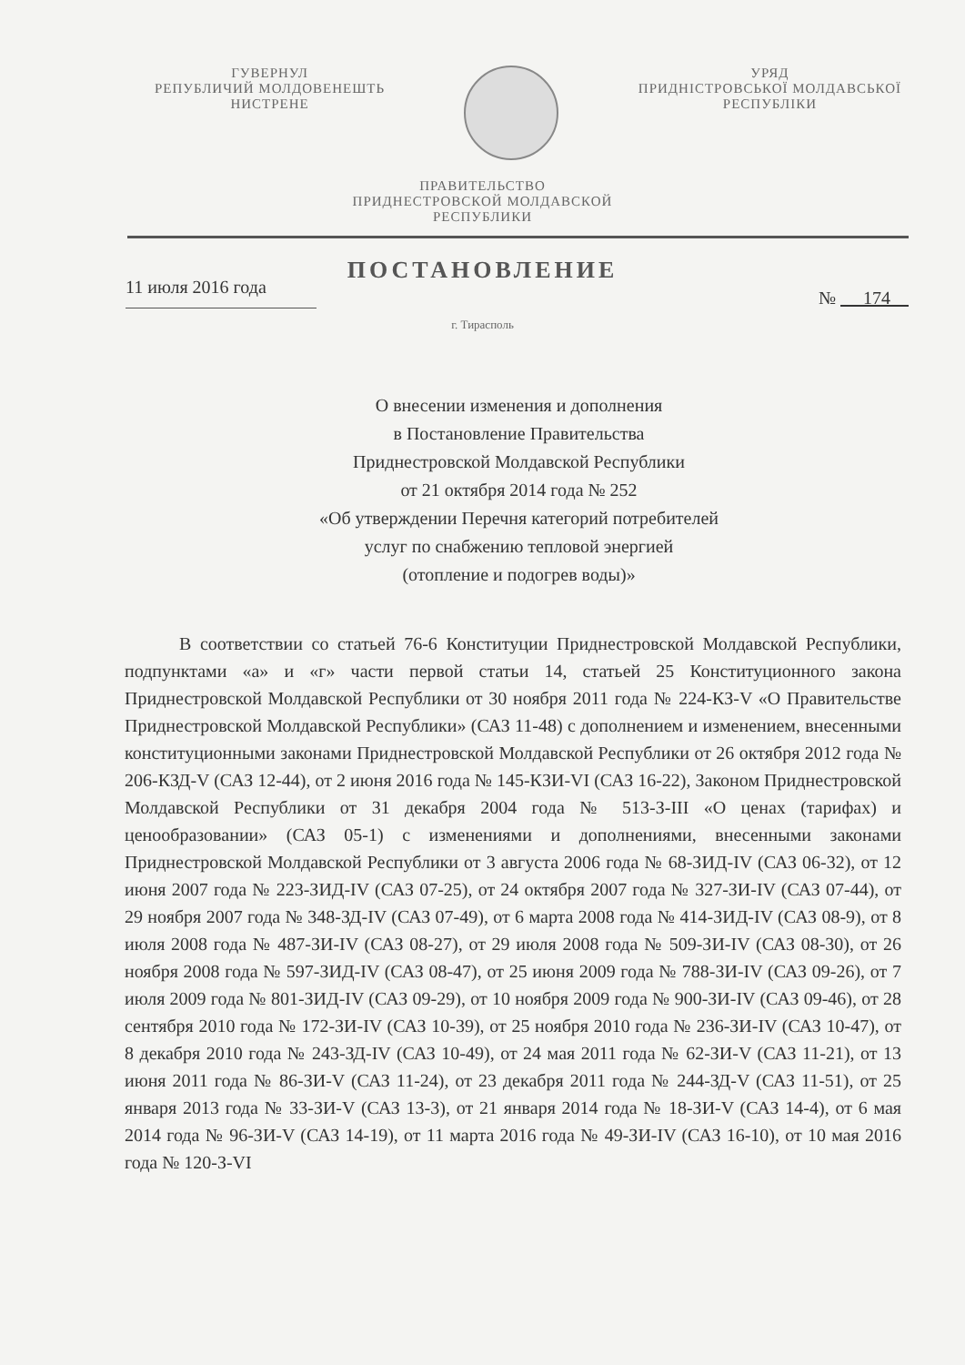ГУВЕРНУЛ
РЕПУБЛИЧИЙ МОЛДОВЕНЕШТЬ
НИСТРЕНЕ
УРЯД
ПРИДНІСТРОВСЬКОЇ МОЛДАВСЬКОЇ
РЕСПУБЛІКИ
ПРАВИТЕЛЬСТВО
ПРИДНЕСТРОВСКОЙ МОЛДАВСКОЙ
РЕСПУБЛИКИ
ПОСТАНОВЛЕНИЕ
11 июля 2016 года № 174
г. Тирасполь
О внесении изменения и дополнения
в Постановление Правительства
Приднестровской Молдавской Республики
от 21 октября 2014 года № 252
«Об утверждении Перечня категорий потребителей
услуг по снабжению тепловой энергией
(отопление и подогрев воды)»
В соответствии со статьей 76-6 Конституции Приднестровской Молдавской Республики, подпунктами «а» и «г» части первой статьи 14, статьей 25 Конституционного закона Приднестровской Молдавской Республики от 30 ноября 2011 года № 224-КЗ-V «О Правительстве Приднестровской Молдавской Республики» (САЗ 11-48) с дополнением и изменением, внесенными конституционными законами Приднестровской Молдавской Республики от 26 октября 2012 года № 206-КЗД-V (САЗ 12-44), от 2 июня 2016 года № 145-КЗИ-VI (САЗ 16-22), Законом Приднестровской Молдавской Республики от 31 декабря 2004 года № 513-З-III «О ценах (тарифах) и ценообразовании» (САЗ 05-1) с изменениями и дополнениями, внесенными законами Приднестровской Молдавской Республики от 3 августа 2006 года № 68-ЗИД-IV (САЗ 06-32), от 12 июня 2007 года № 223-ЗИД-IV (САЗ 07-25), от 24 октября 2007 года № 327-ЗИ-IV (САЗ 07-44), от 29 ноября 2007 года № 348-ЗД-IV (САЗ 07-49), от 6 марта 2008 года № 414-ЗИД-IV (САЗ 08-9), от 8 июля 2008 года № 487-ЗИ-IV (САЗ 08-27), от 29 июля 2008 года № 509-ЗИ-IV (САЗ 08-30), от 26 ноября 2008 года № 597-ЗИД-IV (САЗ 08-47), от 25 июня 2009 года № 788-ЗИ-IV (САЗ 09-26), от 7 июля 2009 года № 801-ЗИД-IV (САЗ 09-29), от 10 ноября 2009 года № 900-ЗИ-IV (САЗ 09-46), от 28 сентября 2010 года № 172-ЗИ-IV (САЗ 10-39), от 25 ноября 2010 года № 236-ЗИ-IV (САЗ 10-47), от 8 декабря 2010 года № 243-ЗД-IV (САЗ 10-49), от 24 мая 2011 года № 62-ЗИ-V (САЗ 11-21), от 13 июня 2011 года № 86-ЗИ-V (САЗ 11-24), от 23 декабря 2011 года № 244-ЗД-V (САЗ 11-51), от 25 января 2013 года № 33-ЗИ-V (САЗ 13-3), от 21 января 2014 года № 18-ЗИ-V (САЗ 14-4), от 6 мая 2014 года № 96-ЗИ-V (САЗ 14-19), от 11 марта 2016 года № 49-ЗИ-IV (САЗ 16-10), от 10 мая 2016 года № 120-З-VI